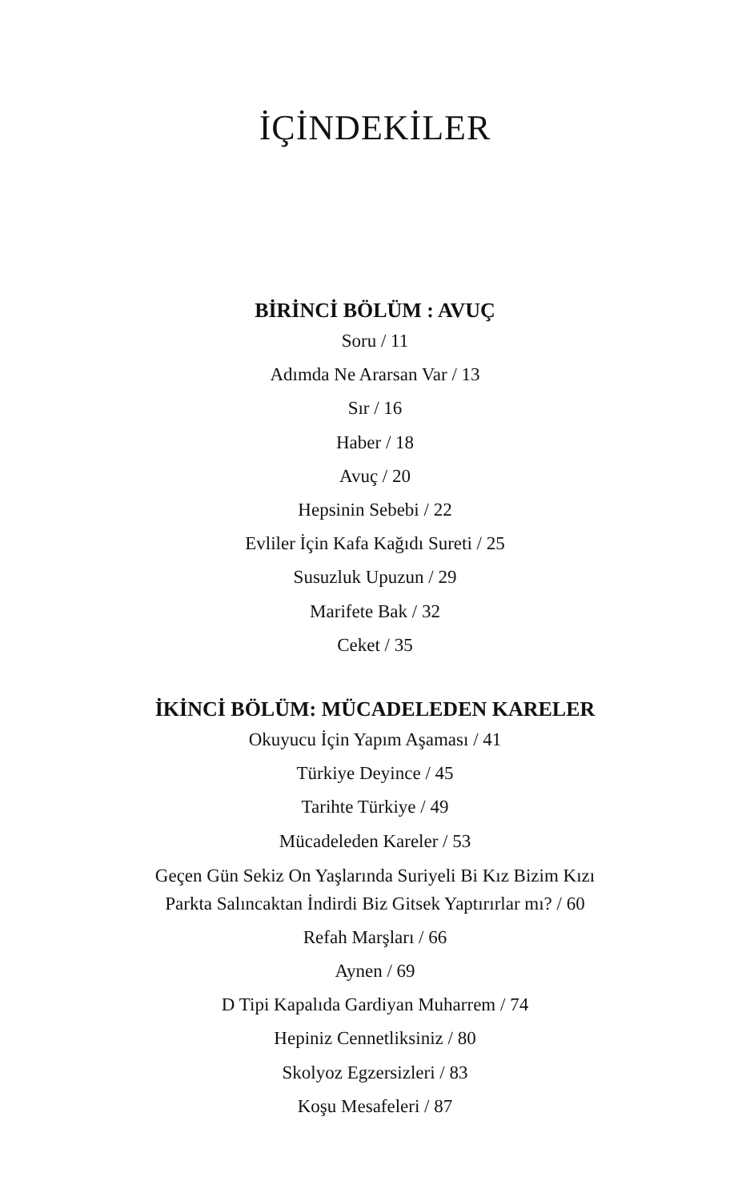İÇİNDEKİLER
BİRİNCİ BÖLÜM : AVUÇ
Soru / 11
Adımda Ne Ararsan Var / 13
Sır / 16
Haber / 18
Avuç / 20
Hepsinin Sebebi / 22
Evliler İçin Kafa Kağıdı Sureti / 25
Susuzluk Upuzun / 29
Marifete Bak / 32
Ceket / 35
İKİNCİ BÖLÜM: MÜCADELEDEN KARELER
Okuyucu İçin Yapım Aşaması / 41
Türkiye Deyince / 45
Tarihte Türkiye / 49
Mücadeleden Kareler / 53
Geçen Gün Sekiz On Yaşlarında Suriyeli Bi Kız Bizim Kızı
Parkta Salıncaktan İndirdi Biz Gitsek Yaptırırlar mı? / 60
Refah Marşları / 66
Aynen / 69
D Tipi Kapalıda Gardiyan Muharrem / 74
Hepiniz Cennetliksiniz / 80
Skolyoz Egzersizleri / 83
Koşu Mesafeleri / 87